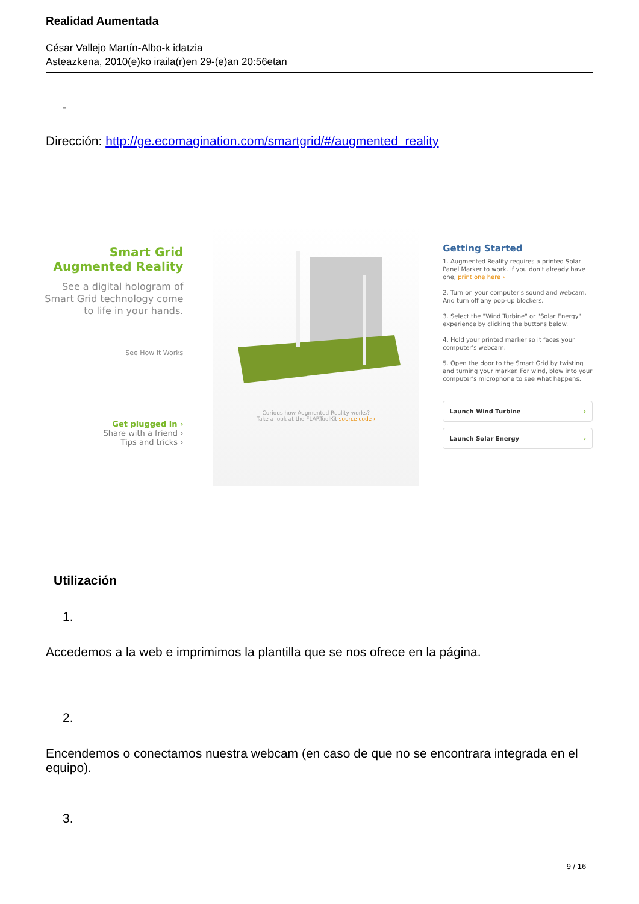Realidad Aumentada
César Vallejo Martín-Albo-k idatzia
Asteazkena, 2010(e)ko iraila(r)en 29-(e)an 20:56etan
-
Dirección: http://ge.ecomagination.com/smartgrid/#/augmented_reality
Smart Grid
Augmented Reality
See a digital hologram of
Smart Grid technology come
to life in your hands.
See How It Works
Get plugged in ›
Share with a friend ›
Tips and tricks ›
Curious how Augmented Reality works?
Take a look at the FLARToolKit source code ›
Getting Started
1. Augmented Reality requires a printed Solar Panel Marker to work. If you don't already have one, print one here ›
2. Turn on your computer's sound and webcam. And turn off any pop-up blockers.
3. Select the "Wind Turbine" or "Solar Energy" experience by clicking the buttons below.
4. Hold your printed marker so it faces your computer's webcam.
5. Open the door to the Smart Grid by twisting and turning your marker. For wind, blow into your computer's microphone to see what happens.
Launch Wind Turbine ›
Launch Solar Energy ›
Utilización
1.
Accedemos a la web e imprimimos la plantilla que se nos ofrece en la página.
2.
Encendemos o conectamos nuestra webcam (en caso de que no se encontrara integrada en el equipo).
3.
9 / 16